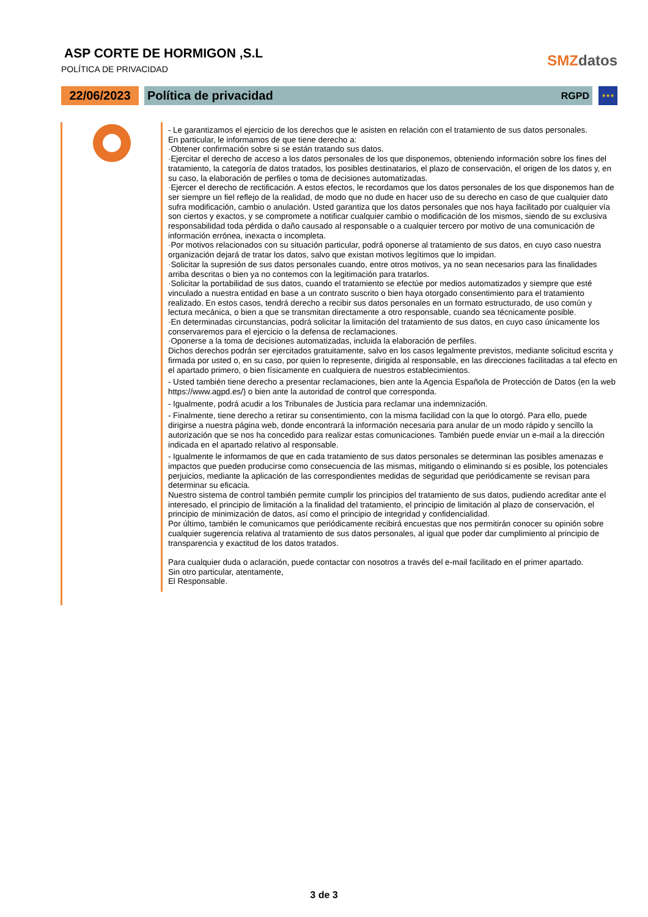ASP CORTE DE HORMIGON ,S.L
POLÍTICA DE PRIVACIDAD
SMZdatos
22/06/2023
Política de privacidad RGPD
★★★
- Le garantizamos el ejercicio de los derechos que le asisten en relación con el tratamiento de sus datos personales.
En particular, le informamos de que tiene derecho a:
·Obtener confirmación sobre si se están tratando sus datos.
·Ejercitar el derecho de acceso a los datos personales de los que disponemos, obteniendo información sobre los fines del tratamiento, la categoría de datos tratados, los posibles destinatarios, el plazo de conservación, el origen de los datos y, en su caso, la elaboración de perfiles o toma de decisiones automatizadas.
·Ejercer el derecho de rectificación. A estos efectos, le recordamos que los datos personales de los que disponemos han de ser siempre un fiel reflejo de la realidad, de modo que no dude en hacer uso de su derecho en caso de que cualquier dato sufra modificación, cambio o anulación. Usted garantiza que los datos personales que nos haya facilitado por cualquier vía son ciertos y exactos, y se compromete a notificar cualquier cambio o modificación de los mismos, siendo de su exclusiva responsabilidad toda pérdida o daño causado al responsable o a cualquier tercero por motivo de una comunicación de información errónea, inexacta o incompleta.
·Por motivos relacionados con su situación particular, podrá oponerse al tratamiento de sus datos, en cuyo caso nuestra organización dejará de tratar los datos, salvo que existan motivos legítimos que lo impidan.
·Solicitar la supresión de sus datos personales cuando, entre otros motivos, ya no sean necesarios para las finalidades arriba descritas o bien ya no contemos con la legitimación para tratarlos.
·Solicitar la portabilidad de sus datos, cuando el tratamiento se efectúe por medios automatizados y siempre que esté vinculado a nuestra entidad en base a un contrato suscrito o bien haya otorgado consentimiento para el tratamiento realizado. En estos casos, tendrá derecho a recibir sus datos personales en un formato estructurado, de uso común y lectura mecánica, o bien a que se transmitan directamente a otro responsable, cuando sea técnicamente posible.
·En determinadas circunstancias, podrá solicitar la limitación del tratamiento de sus datos, en cuyo caso únicamente los conservaremos para el ejercicio o la defensa de reclamaciones.
·Oponerse a la toma de decisiones automatizadas, incluida la elaboración de perfiles.
Dichos derechos podrán ser ejercitados gratuitamente, salvo en los casos legalmente previstos, mediante solicitud escrita y firmada por usted o, en su caso, por quien lo represente, dirigida al responsable, en las direcciones facilitadas a tal efecto en el apartado primero, o bien físicamente en cualquiera de nuestros establecimientos.
- Usted también tiene derecho a presentar reclamaciones, bien ante la Agencia Española de Protección de Datos (en la web https://www.agpd.es/) o bien ante la autoridad de control que corresponda.
- Igualmente, podrá acudir a los Tribunales de Justicia para reclamar una indemnización.
- Finalmente, tiene derecho a retirar su consentimiento, con la misma facilidad con la que lo otorgó. Para ello, puede dirigirse a nuestra página web, donde encontrará la información necesaria para anular de un modo rápido y sencillo la autorización que se nos ha concedido para realizar estas comunicaciones. También puede enviar un e-mail a la dirección indicada en el apartado relativo al responsable.
- Igualmente le informamos de que en cada tratamiento de sus datos personales se determinan las posibles amenazas e impactos que pueden producirse como consecuencia de las mismas, mitigando o eliminando si es posible, los potenciales perjuicios, mediante la aplicación de las correspondientes medidas de seguridad que periódicamente se revisan para determinar su eficacia.
Nuestro sistema de control también permite cumplir los principios del tratamiento de sus datos, pudiendo acreditar ante el interesado, el principio de limitación a la finalidad del tratamiento, el principio de limitación al plazo de conservación, el principio de minimización de datos, así como el principio de integridad y confidencialidad.
Por último, también le comunicamos que periódicamente recibirá encuestas que nos permitirán conocer su opinión sobre cualquier sugerencia relativa al tratamiento de sus datos personales, al igual que poder dar cumplimiento al principio de transparencia y exactitud de los datos tratados.
Para cualquier duda o aclaración, puede contactar con nosotros a través del e-mail facilitado en el primer apartado.
Sin otro particular, atentamente,
El Responsable.
3 de 3